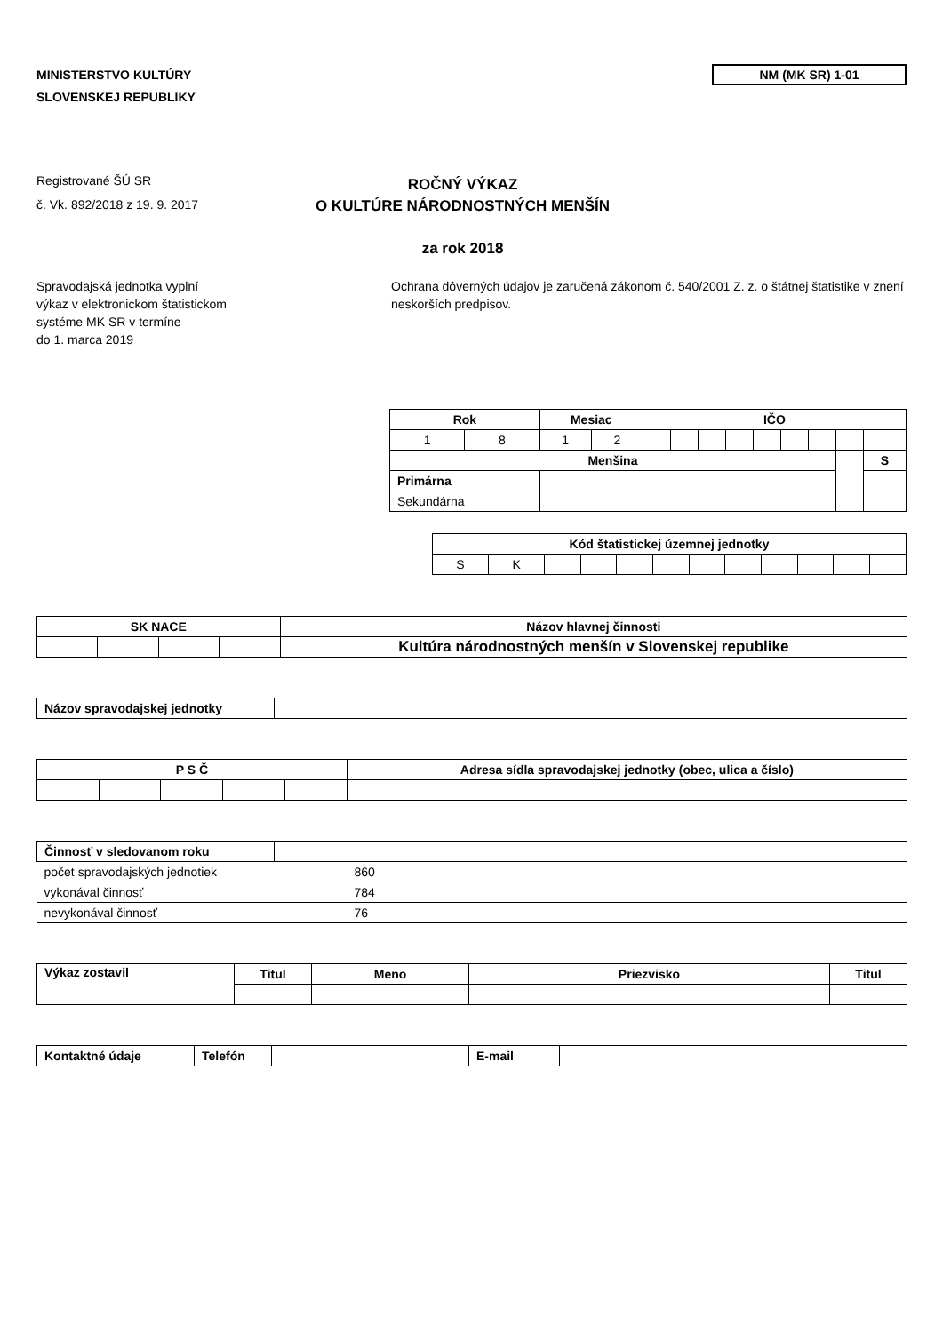MINISTERSTVO KULTÚRY
SLOVENSKEJ REPUBLIKY
NM (MK SR) 1-01
Registrované ŠÚ SR
č. Vk. 892/2018 z 19. 9. 2017
ROČNÝ VÝKAZ
O KULTÚRE NÁRODNOSTNÝCH MENŠÍN
za rok 2018
Spravodajská jednotka vyplní
výkaz v elektronickom štatistickom
systéme MK SR v termíne
do 1. marca 2019
Ochrana dôverných údajov je zaručená zákonom č. 540/2001 Z. z. o štátnej štatistike v znení neskorších predpisov.
| Rok | | Mesiac | | IČO | | | | | | | | |
| --- | --- | --- | --- | --- | --- | --- | --- | --- | --- | --- | --- | --- |
| 1 | 8 | 1 | 2 | | | | | | | | | |
| Menšina | | | | | | | | | | | | S |
| Primárna | | | | | | | | | | | | |
| Sekundárna | | | | | | | | | | | | |
| Kód štatistickej územnej jednotky | | | | | | | | | | | |
| --- | --- | --- | --- | --- | --- | --- | --- | --- | --- | --- | --- |
| S | K | | | | | | | | | | |
| SK NACE | | | | Názov hlavnej činnosti |
| --- | --- | --- | --- | --- |
| | | | | Kultúra národnostných menšín v Slovenskej republike |
| Názov spravodajskej jednotky | |
| P S Č | | | | | Adresa sídla spravodajskej jednotky (obec, ulica a číslo) |
| --- | --- | --- | --- | --- | --- |
| Činnosť v sledovanom roku | |
| počet spravodajských jednotiek | 860 |
| vykonával činnosť | 784 |
| nevykonával činnosť | 76 |
| Výkaz zostavil | Titul | Meno | Priezvisko | Titul |
| --- | --- | --- | --- | --- |
| Kontaktné údaje | Telefón | | E-mail | |